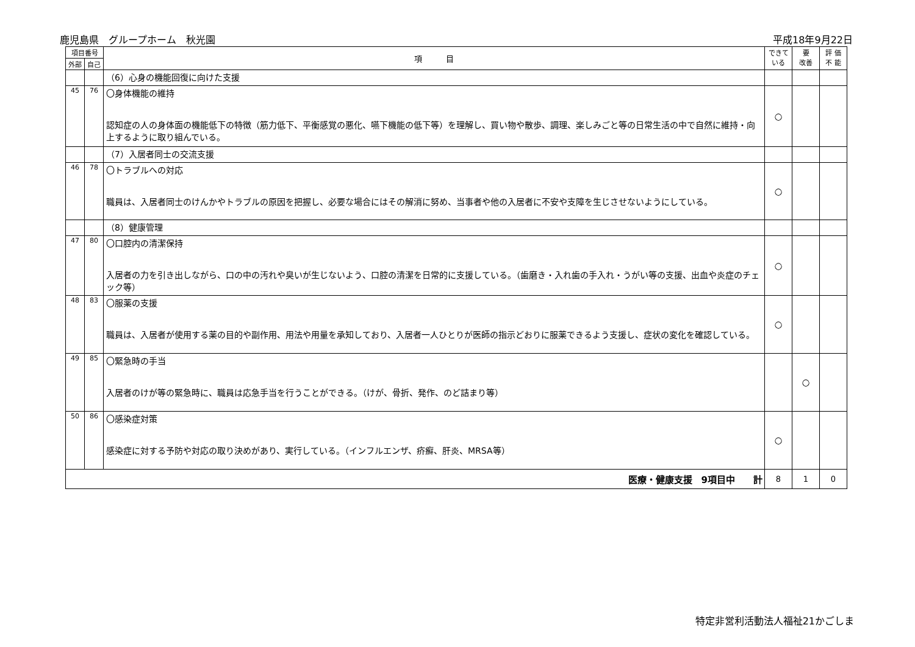鹿児島県　グループホーム　秋光園 平成18年9月22日
| 項目番号 | | 項 目 | できて いる | 要 改善 | 評 価 不 能 |
| --- | --- | --- | --- | --- | --- |
| 外部 | 自己 | | | | |
| | | （6）心身の機能回復に向けた支援 | | | |
| 45 | 76 | 〇身体機能の維持 認知症の人の身体面の機能低下の特徴（筋力低下、平衡感覚の悪化、嚥下機能の低下等）を理解し、買い物や散歩、調理、楽しみごと等の日常生活の中で自然に維持・向上するように取り組んでいる。 | ○ | | |
| | | （7）入居者同士の交流支援 | | | |
| 46 | 78 | 〇トラブルへの対応 職員は、入居者同士のけんかやトラブルの原因を把握し、必要な場合にはその解消に努め、当事者や他の入居者に不安や支障を生じさせないようにしている。 | ○ | | |
| | | （8）健康管理 | | | |
| 47 | 80 | 〇口腔内の清潔保持 入居者の力を引き出しながら、口の中の汚れや臭いが生じないよう、口腔の清潔を日常的に支援している。（歯磨き・入れ歯の手入れ・うがい等の支援、出血や炎症のチェック等） | ○ | | |
| 48 | 83 | 〇服薬の支援 職員は、入居者が使用する薬の目的や副作用、用法や用量を承知しており、入居者一人ひとりが医師の指示どおりに服薬できるよう支援し、症状の変化を確認している。 | ○ | | |
| 49 | 85 | 〇緊急時の手当 入居者のけが等の緊急時に、職員は応急手当を行うことができる。（けが、骨折、発作、のど詰まり等） | | ○ | |
| 50 | 86 | 〇感染症対策 感染症に対する予防や対応の取り決めがあり、実行している。（インフルエンザ、疥癬、肝炎、MRSA等） | ○ | | |
| 医療・健康支援 9項目中 計 | | | 8 | 1 | 0 |
特定非営利活動法人福祉21かごしま